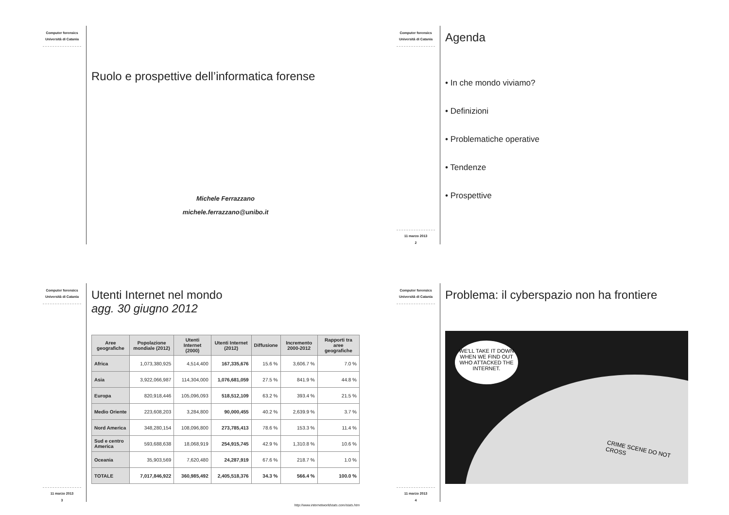Computer forensics
Università di Catania
Ruolo e prospettive dell’informatica forense
Michele Ferrazzano
michele.ferrazzano@unibo.it
Computer forensics
Università di Catania
11 marzo 2013
2
Agenda
• In che mondo viviamo?
• Definizioni
• Problematiche operative
• Tendenze
• Prospettive
Computer forensics
Università di Catania
11 marzo 2013
3
Utenti Internet nel mondo
agg. 30 giugno 2012
| Aree geografiche | Popolazione mondiale (2012) | Utenti Internet (2000) | Utenti Internet (2012) | Diffusione | Incremento 2000-2012 | Rapporti tra aree geografiche |
| --- | --- | --- | --- | --- | --- | --- |
| Africa | 1,073,380,925 | 4,514,400 | 167,335,676 | 15.6 % | 3,606.7 % | 7.0 % |
| Asia | 3,922,066,987 | 114,304,000 | 1,076,681,059 | 27.5 % | 841.9 % | 44.8 % |
| Europa | 820,918,446 | 105,096,093 | 518,512,109 | 63.2 % | 393.4 % | 21.5 % |
| Medio Oriente | 223,608,203 | 3,284,800 | 90,000,455 | 40.2 % | 2,639.9 % | 3.7 % |
| Nord America | 348,280,154 | 108,096,800 | 273,785,413 | 78.6 % | 153.3 % | 11.4 % |
| Sud e centro America | 593,688,638 | 18,068,919 | 254,915,745 | 42.9 % | 1,310.8 % | 10.6 % |
| Oceania | 35,903,569 | 7,620,480 | 24,287,919 | 67.6 % | 218.7 % | 1.0 % |
| TOTALE | 7,017,846,922 | 360,985,492 | 2,405,518,376 | 34.3 % | 566.4 % | 100.0 % |
http://www.internetworldstats.com/stats.htm
Computer forensics
Università di Catania
11 marzo 2013
4
Problema: il cyberspazio non ha frontiere
WE'LL TAKE IT DOWN WHEN WE FIND OUT WHO ATTACKED THE INTERNET.
CRIME SCENE DO NOT CROSS